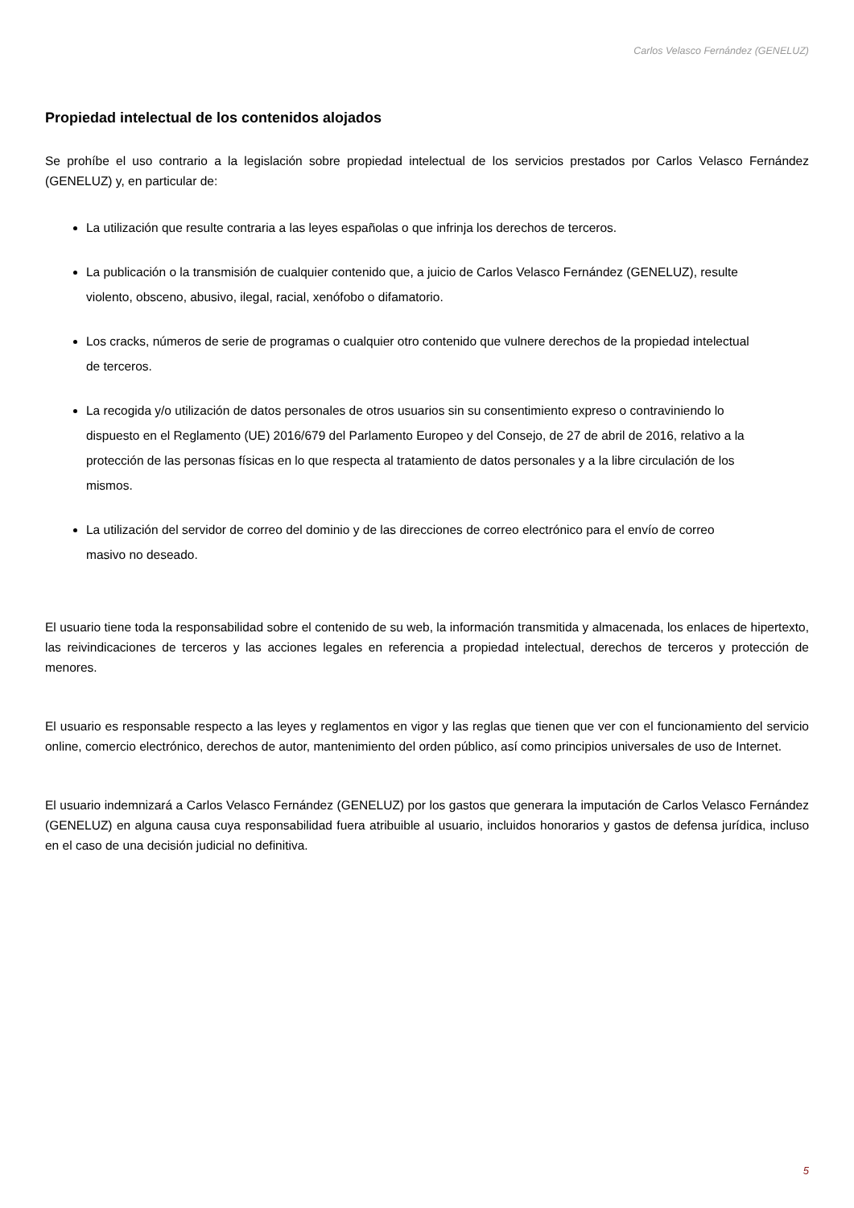Carlos Velasco Fernández (GENELUZ)
Propiedad intelectual de los contenidos alojados
Se prohíbe el uso contrario a la legislación sobre propiedad intelectual de los servicios prestados por Carlos Velasco Fernández (GENELUZ) y, en particular de:
La utilización que resulte contraria a las leyes españolas o que infrinja los derechos de terceros.
La publicación o la transmisión de cualquier contenido que, a juicio de Carlos Velasco Fernández (GENELUZ), resulte violento, obsceno, abusivo, ilegal, racial, xenófobo o difamatorio.
Los cracks, números de serie de programas o cualquier otro contenido que vulnere derechos de la propiedad intelectual de terceros.
La recogida y/o utilización de datos personales de otros usuarios sin su consentimiento expreso o contraviniendo lo dispuesto en el Reglamento (UE) 2016/679 del Parlamento Europeo y del Consejo, de 27 de abril de 2016, relativo a la protección de las personas físicas en lo que respecta al tratamiento de datos personales y a la libre circulación de los mismos.
La utilización del servidor de correo del dominio y de las direcciones de correo electrónico para el envío de correo masivo no deseado.
El usuario tiene toda la responsabilidad sobre el contenido de su web, la información transmitida y almacenada, los enlaces de hipertexto, las reivindicaciones de terceros y las acciones legales en referencia a propiedad intelectual, derechos de terceros y protección de menores.
El usuario es responsable respecto a las leyes y reglamentos en vigor y las reglas que tienen que ver con el funcionamiento del servicio online, comercio electrónico, derechos de autor, mantenimiento del orden público, así como principios universales de uso de Internet.
El usuario indemnizará a Carlos Velasco Fernández (GENELUZ) por los gastos que generara la imputación de Carlos Velasco Fernández (GENELUZ) en alguna causa cuya responsabilidad fuera atribuible al usuario, incluidos honorarios y gastos de defensa jurídica, incluso en el caso de una decisión judicial no definitiva.
5